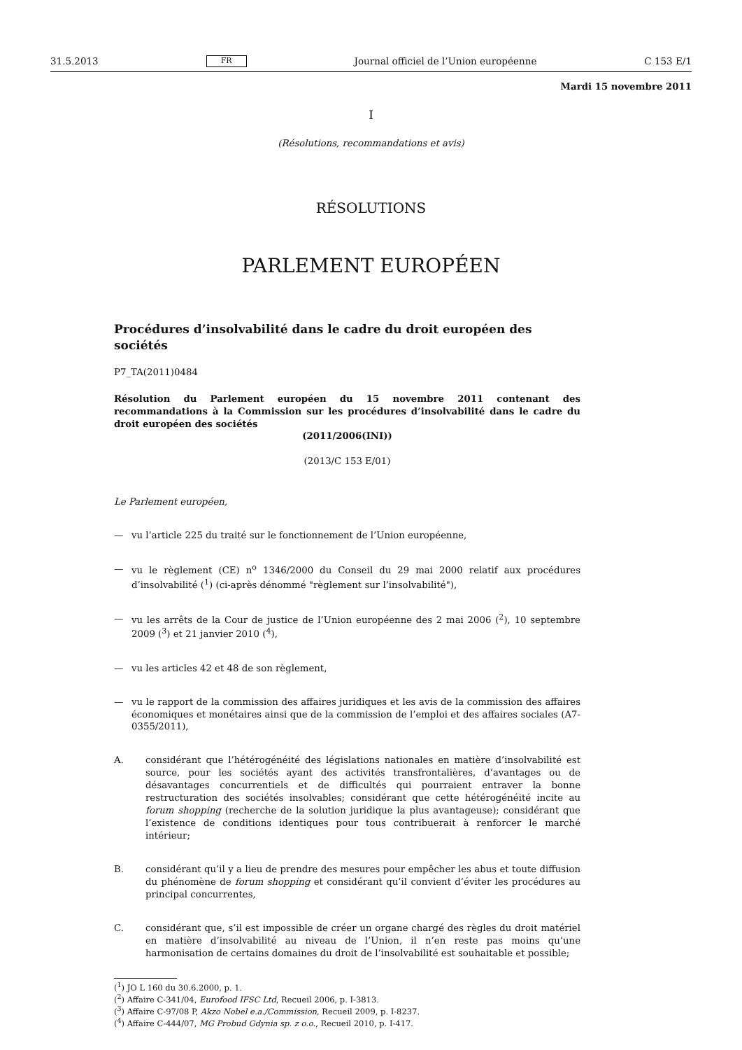31.5.2013 FR Journal officiel de l’Union européenne C 153 E/1
Mardi 15 novembre 2011
I
(Résolutions, recommandations et avis)
RÉSOLUTIONS
PARLEMENT EUROPÉEN
Procédures d’insolvabilité dans le cadre du droit européen des sociétés
P7_TA(2011)0484
Résolution du Parlement européen du 15 novembre 2011 contenant des recommandations à la Commission sur les procédures d’insolvabilité dans le cadre du droit européen des sociétés
(2011/2006(INI))
(2013/C 153 E/01)
Le Parlement européen,
— vu l’article 225 du traité sur le fonctionnement de l’Union européenne,
— vu le règlement (CE) n<sup>o</sup> 1346/2000 du Conseil du 29 mai 2000 relatif aux procédures d’insolvabilité (<sup>1</sup>) (ci-après dénommé "règlement sur l’insolvabilité"),
— vu les arrêts de la Cour de justice de l’Union européenne des 2 mai 2006 (<sup>2</sup>), 10 septembre 2009 (<sup>3</sup>) et 21 janvier 2010 (<sup>4</sup>),
— vu les articles 42 et 48 de son règlement,
— vu le rapport de la commission des affaires juridiques et les avis de la commission des affaires économiques et monétaires ainsi que de la commission de l’emploi et des affaires sociales (A7-0355/2011),
A. considérant que l’hétérogénéité des législations nationales en matière d’insolvabilité est source, pour les sociétés ayant des activités transfrontalières, d’avantages ou de désavantages concurrentiels et de difficultés qui pourraient entraver la bonne restructuration des sociétés insolvables; considérant que cette hétérogénéité incite au forum shopping (recherche de la solution juridique la plus avantageuse); considérant que l’existence de conditions identiques pour tous contribuerait à renforcer le marché intérieur;
B. considérant qu’il y a lieu de prendre des mesures pour empêcher les abus et toute diffusion du phénomène de forum shopping et considérant qu’il convient d’éviter les procédures au principal concurrentes,
C. considérant que, s’il est impossible de créer un organe chargé des règles du droit matériel en matière d’insolvabilité au niveau de l’Union, il n’en reste pas moins qu’une harmonisation de certains domaines du droit de l’insolvabilité est souhaitable et possible;
(<sup>1</sup>) JO L 160 du 30.6.2000, p. 1.
(<sup>2</sup>) Affaire C-341/04, Eurofood IFSC Ltd, Recueil 2006, p. I-3813.
(<sup>3</sup>) Affaire C-97/08 P, Akzo Nobel e.a./Commission, Recueil 2009, p. I-8237.
(<sup>4</sup>) Affaire C-444/07, MG Probud Gdynia sp. z o.o., Recueil 2010, p. I-417.